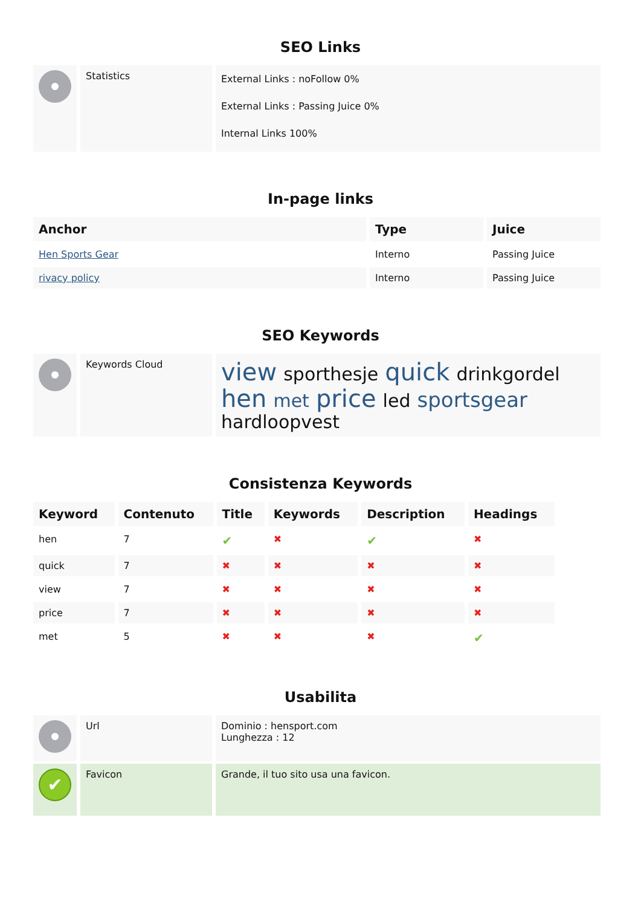SEO Links
| | Statistics | External Links : noFollow 0% External Links : Passing Juice 0% Internal Links 100% |
In-page links
| Anchor | Type | Juice |
| --- | --- | --- |
| Hen Sports Gear | Interno | Passing Juice |
| rivacy policy | Interno | Passing Juice |
SEO Keywords
| | Keywords Cloud | view sporthesje quick drinkgordel hen met price led sportsgear hardloopvest |
Consistenza Keywords
| Keyword | Contenuto | Title | Keywords | Description | Headings |
| --- | --- | --- | --- | --- | --- |
| hen | 7 | ✔ | ✖ | ✔ | ✖ |
| quick | 7 | ✖ | ✖ | ✖ | ✖ |
| view | 7 | ✖ | ✖ | ✖ | ✖ |
| price | 7 | ✖ | ✖ | ✖ | ✖ |
| met | 5 | ✖ | ✖ | ✖ | ✔ |
Usabilita
| | Url | Dominio : hensport.com Lunghezza : 12 |
| ✔ | Favicon | Grande, il tuo sito usa una favicon. |